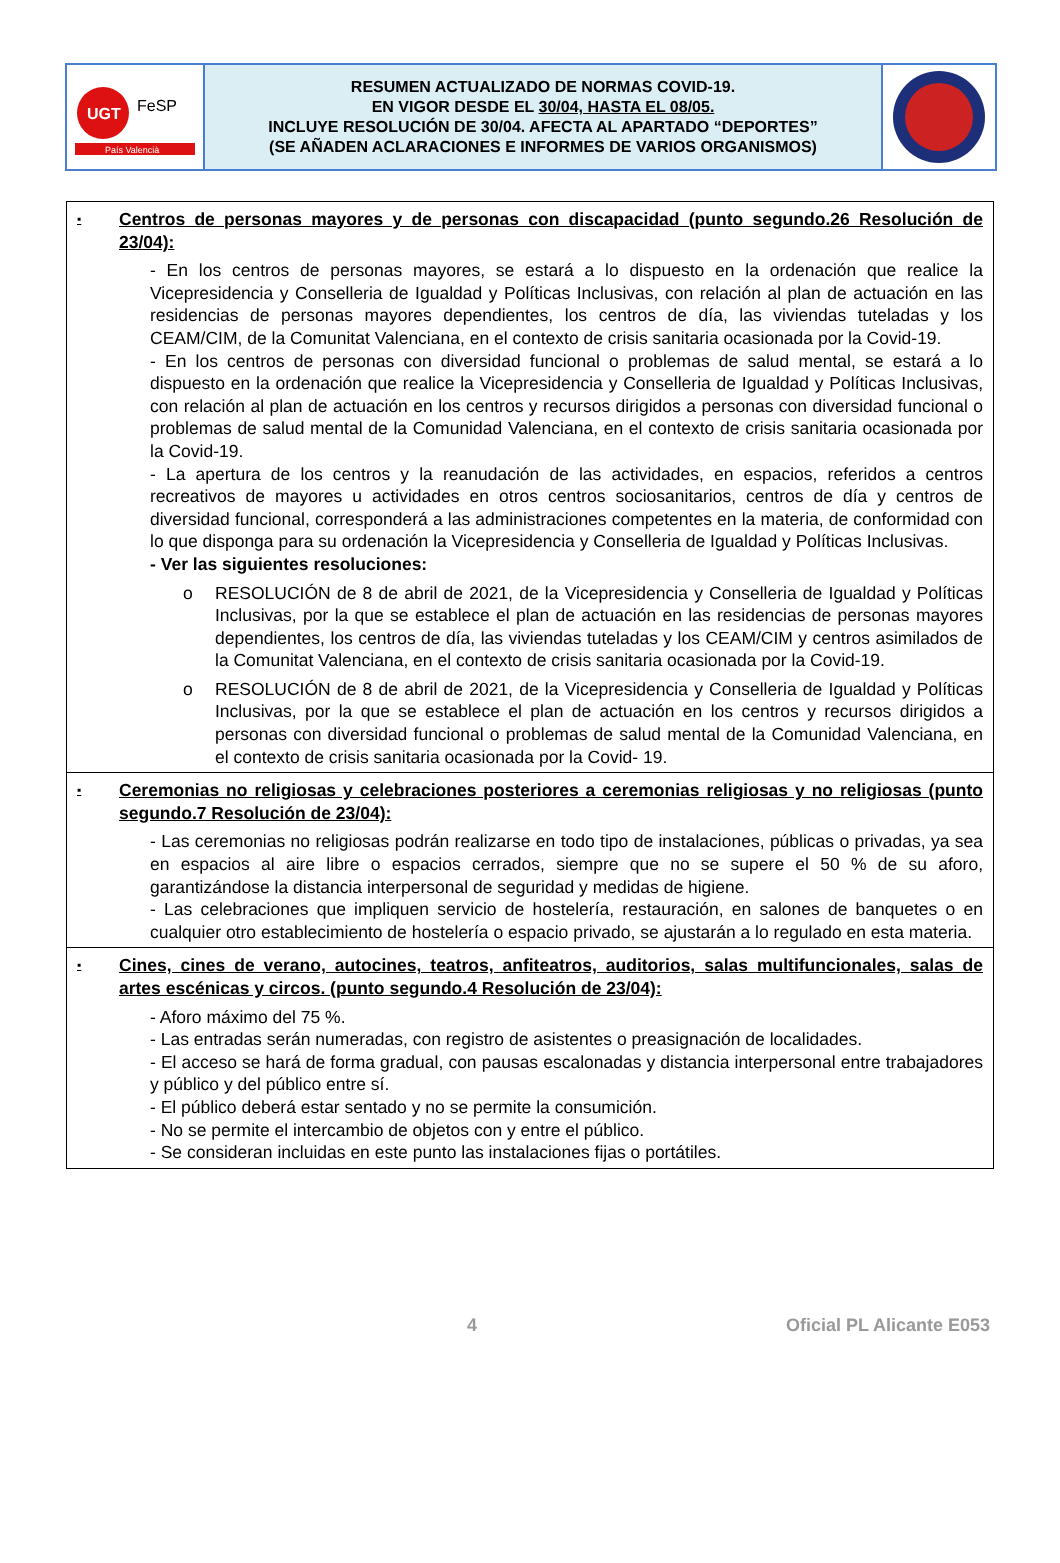UGT
FeSP
País Valencià
RESUMEN ACTUALIZADO DE NORMAS COVID-19.
EN VIGOR DESDE EL 30/04, HASTA EL 08/05.
INCLUYE RESOLUCIÓN DE 30/04. AFECTA AL APARTADO “DEPORTES”
(SE AÑADEN ACLARACIONES E INFORMES DE VARIOS ORGANISMOS)
▪ Centros de personas mayores y de personas con discapacidad (punto segundo.26 Resolución de 23/04):
- En los centros de personas mayores, se estará a lo dispuesto en la ordenación que realice la Vicepresidencia y Conselleria de Igualdad y Políticas Inclusivas, con relación al plan de actuación en las residencias de personas mayores dependientes, los centros de día, las viviendas tuteladas y los CEAM/CIM, de la Comunitat Valenciana, en el contexto de crisis sanitaria ocasionada por la Covid-19.
- En los centros de personas con diversidad funcional o problemas de salud mental, se estará a lo dispuesto en la ordenación que realice la Vicepresidencia y Conselleria de Igualdad y Políticas Inclusivas, con relación al plan de actuación en los centros y recursos dirigidos a personas con diversidad funcional o problemas de salud mental de la Comunidad Valenciana, en el contexto de crisis sanitaria ocasionada por la Covid-19.
- La apertura de los centros y la reanudación de las actividades, en espacios, referidos a centros recreativos de mayores u actividades en otros centros sociosanitarios, centros de día y centros de diversidad funcional, corresponderá a las administraciones competentes en la materia, de conformidad con lo que disponga para su ordenación la Vicepresidencia y Conselleria de Igualdad y Políticas Inclusivas.
- Ver las siguientes resoluciones:
o RESOLUCIÓN de 8 de abril de 2021, de la Vicepresidencia y Conselleria de Igualdad y Políticas Inclusivas, por la que se establece el plan de actuación en las residencias de personas mayores dependientes, los centros de día, las viviendas tuteladas y los CEAM/CIM y centros asimilados de la Comunitat Valenciana, en el contexto de crisis sanitaria ocasionada por la Covid-19.
o RESOLUCIÓN de 8 de abril de 2021, de la Vicepresidencia y Conselleria de Igualdad y Políticas Inclusivas, por la que se establece el plan de actuación en los centros y recursos dirigidos a personas con diversidad funcional o problemas de salud mental de la Comunidad Valenciana, en el contexto de crisis sanitaria ocasionada por la Covid- 19.
▪ Ceremonias no religiosas y celebraciones posteriores a ceremonias religiosas y no religiosas (punto segundo.7 Resolución de 23/04):
- Las ceremonias no religiosas podrán realizarse en todo tipo de instalaciones, públicas o privadas, ya sea en espacios al aire libre o espacios cerrados, siempre que no se supere el 50 % de su aforo, garantizándose la distancia interpersonal de seguridad y medidas de higiene.
- Las celebraciones que impliquen servicio de hostelería, restauración, en salones de banquetes o en cualquier otro establecimiento de hostelería o espacio privado, se ajustarán a lo regulado en esta materia.
▪ Cines, cines de verano, autocines, teatros, anfiteatros, auditorios, salas multifuncionales, salas de artes escénicas y circos. (punto segundo.4 Resolución de 23/04):
- Aforo máximo del 75 %.
- Las entradas serán numeradas, con registro de asistentes o preasignación de localidades.
- El acceso se hará de forma gradual, con pausas escalonadas y distancia interpersonal entre trabajadores y público y del público entre sí.
- El público deberá estar sentado y no se permite la consumición.
- No se permite el intercambio de objetos con y entre el público.
- Se consideran incluidas en este punto las instalaciones fijas o portátiles.
4 Oficial PL Alicante E053